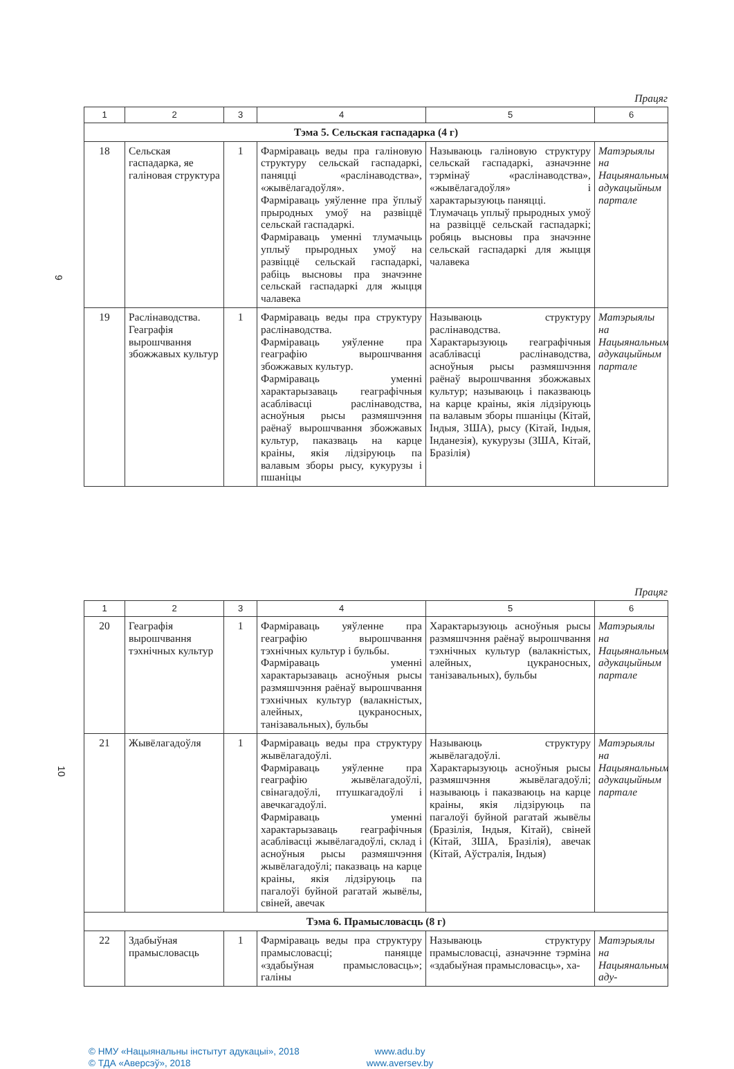Працяг
| 1 | 2 | 3 | 4 | 5 | 6 |
| --- | --- | --- | --- | --- | --- |
| Тэма 5. Сельская гаспадарка (4 г) | | | | | |
| 18 | Сельская гаспадарка, яе галіновая структура | 1 | Фарміраваць веды пра галіновую структуру сельскай гаспадаркі, паняцці «раслінаводства», «жывёлагадоўля». Фарміраваць уяўленне пра ўплыў прыродных умоў на развіццё сельскай гаспадаркі. Фарміраваць уменні тлумачыць уплыў прыродных умоў на развіццё сельскай гаспадаркі, рабіць высновы пра значэнне сельскай гаспадаркі для жыцця чалавека | Называюць галіновую структуру сельскай гаспадаркі, азначэнне тэрмінаў «раслінаводства», «жывёлагадоўля» і характарызуюць паняцці. Тлумачаць уплыў прыродных умоў на развіццё сельскай гаспадаркі; робяць высновы пра значэнне сельскай гаспадаркі для жыцця чалавека | Матэрыялы на Нацыянальным адукацыйным партале |
| 19 | Раслінаводства. Геаграфія вырошчвання збожжавых культур | 1 | Фарміраваць веды пра структуру раслінаводства. Фарміраваць уяўленне пра геаграфію вырошчвання збожжавых культур. Фарміраваць уменні характарызаваць геаграфічныя асаблівасці раслінаводства, асноўныя рысы размяшчэння раёнаў вырошчвання збожжавых культур, паказваць на карце краіны, якія лідзіруюць па валавым зборы рысу, кукурузы і пшаніцы | Называюць структуру раслінаводства. Характарызуюць геаграфічныя асаблівасці раслінаводства, асноўныя рысы размяшчэння раёнаў вырошчвання збожжавых культур; называюць і паказваюць на карце краіны, якія лідзіруюць па валавым зборы пшаніцы (Кітай, Індыя, ЗША), рысу (Кітай, Індыя, Інданезія), кукурузы (ЗША, Кітай, Бразілія) | Матэрыялы на Нацыянальным адукацыйным партале |
9
Працяг
| 1 | 2 | 3 | 4 | 5 | 6 |
| --- | --- | --- | --- | --- | --- |
| 20 | Геаграфія вырошчвання тэхнічных культур | 1 | Фарміраваць уяўленне пра геаграфію вырошчвання тэхнічных культур і бульбы. Фарміраваць уменні характарызаваць асноўныя рысы размяшчэння раёнаў вырошчвання тэхнічных культур (валакністых, алейных, цукраносных, танізавальных), бульбы | Характарызуюць асноўныя рысы размяшчэння раёнаў вырошчвання тэхнічных культур (валакністых, алейных, цукраносных, танізавальных), бульбы | Матэрыялы на Нацыянальным адукацыйным партале |
| 21 | Жывёлагадоўля | 1 | Фарміраваць веды пра структуру жывёлагадоўлі. Фарміраваць уяўленне пра геаграфію жывёлагадоўлі, свінагадоўлі, птушкагадоўлі і авечкагадоўлі. Фарміраваць уменні характарызаваць геаграфічныя асаблівасці жывёлагадоўлі, склад і асноўныя рысы размяшчэння жывёлагадоўлі; паказваць на карце краіны, якія лідзіруюць па пагалоўі буйной рагатай жывёлы, свіней, авечак | Называюць структуру жывёлагадоўлі. Характарызуюць асноўныя рысы размяшчэння жывёлагадоўлі; называюць і паказваюць на карце краіны, якія лідзіруюць па пагалоўі буйной рагатай жывёлы (Бразілія, Індыя, Кітай), свіней (Кітай, ЗША, Бразілія), авечак (Кітай, Аўстралія, Індыя) | Матэрыялы на Нацыянальным адукацыйным партале |
| Тэма 6. Прамысловасць (8 г) | | | | | |
| 22 | Здабыўная прамысловасць | 1 | Фарміраваць веды пра структуру прамысловасці; паняцце «здабыўная прамысловасць»; галіны | Называюць структуру прамысловасці, азначэнне тэрміна «здабыўная прамысловасць», ха- | Матэрыялы на Нацыянальным аду- |
10
© НМУ «Нацыянальны інстытут адукацыі», 2018 www.adu.by © ТДА «Аверсэў», 2018 www.aversev.by